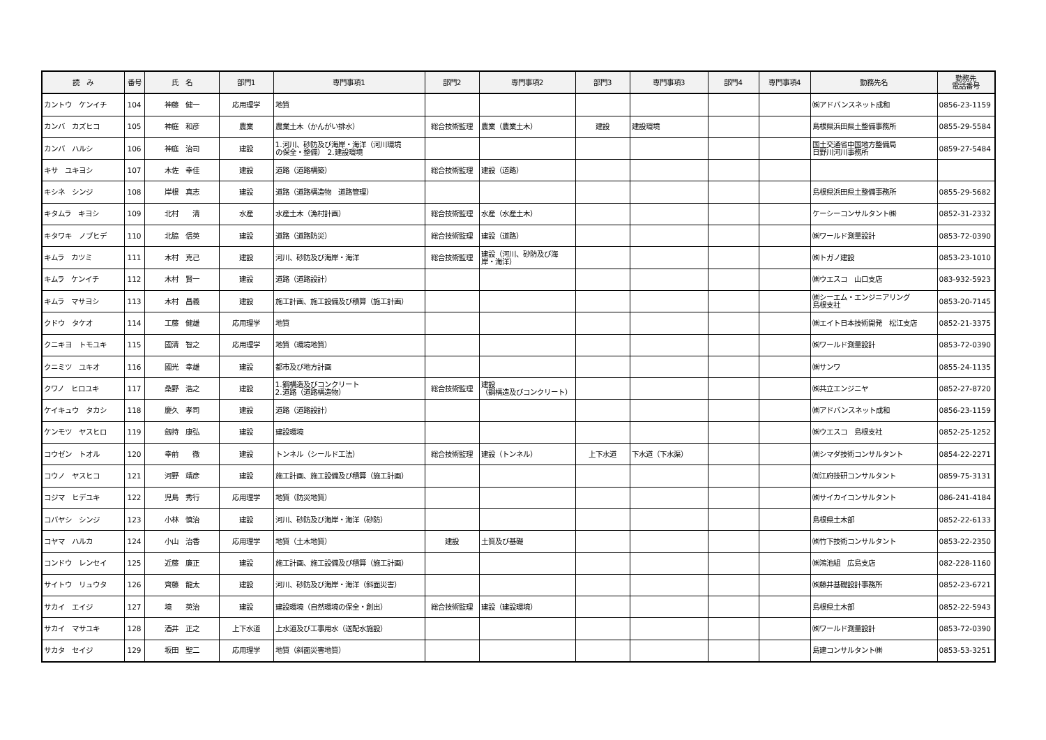| 読 み | 番号 | 氏 名 | 部門1 | 専門事項1 | 部門2 | 専門事項2 | 部門3 | 専門事項3 | 部門4 | 専門事項4 | 勤務先名 | 勤務先 電話番号 |
| --- | --- | --- | --- | --- | --- | --- | --- | --- | --- | --- | --- | --- |
| カントウ ケンイチ | 104 | 神藤 健一 | 応用理学 | 地質 | | | | | | | ㈱アドバンスネット成和 | 0856-23-1159 |
| カンバ カズヒコ | 105 | 神庭 和彦 | 農業 | 農業土木（かんがい排水） | 総合技術監理 | 農業（農業土木） | 建設 | 建設環境 | | | 島根県浜田県土整備事務所 | 0855-29-5584 |
| カンバ ハルシ | 106 | 神庭 治司 | 建設 | 1.河川、砂防及び海岸・海洋（河川環境 の保全・整備） 2.建設環境 | | | | | | | 国土交通省中国地方整備局 日野川河川事務所 | 0859-27-5484 |
| キサ ユキヨシ | 107 | 木佐 幸佳 | 建設 | 道路（道路構築） | 総合技術監理 | 建設（道路） | | | | | | |
| キシネ シンジ | 108 | 岸根 真志 | 建設 | 道路（道路構造物 道路管理） | | | | | | | 島根県浜田県土整備事務所 | 0855-29-5682 |
| キタムラ キヨシ | 109 | 北村 清 | 水産 | 水産土木（漁村計画） | 総合技術監理 | 水産（水産土木） | | | | | ケーシーコンサルタント㈱ | 0852-31-2332 |
| キタワキ ノブヒデ | 110 | 北脇 信英 | 建設 | 道路（道路防災） | 総合技術監理 | 建設（道路） | | | | | ㈱ワールド測量設計 | 0853-72-0390 |
| キムラ カツミ | 111 | 木村 克己 | 建設 | 河川、砂防及び海岸・海洋 | 総合技術監理 | 建設（河川、砂防及び海 岸・海洋） | | | | | ㈱トガノ建設 | 0853-23-1010 |
| キムラ ケンイチ | 112 | 木村 賢一 | 建設 | 道路（道路設計） | | | | | | | ㈱ウエスコ 山口支店 | 083-932-5923 |
| キムラ マサヨシ | 113 | 木村 昌義 | 建設 | 施工計画、施工設備及び積算（施工計画） | | | | | | | ㈱シーエム・エンジニアリング 島根支社 | 0853-20-7145 |
| クドウ タケオ | 114 | 工藤 健雄 | 応用理学 | 地質 | | | | | | | ㈱エイト日本技術開発 松江支店 | 0852-21-3375 |
| クニキヨ トモユキ | 115 | 國清 智之 | 応用理学 | 地質（環境地質） | | | | | | | ㈱ワールド測量設計 | 0853-72-0390 |
| クニミツ ユキオ | 116 | 國光 幸雄 | 建設 | 都市及び地方計画 | | | | | | | ㈱サンワ | 0855-24-1135 |
| クワノ ヒロユキ | 117 | 桑野 浩之 | 建設 | 1.鋼構造及びコンクリート 2.道路（道路構造物） | 総合技術監理 | 建設 （鋼構造及びコンクリート） | | | | | ㈱共立エンジニヤ | 0852-27-8720 |
| ケイキュウ タカシ | 118 | 慶久 孝司 | 建設 | 道路（道路設計） | | | | | | | ㈱アドバンスネット成和 | 0856-23-1159 |
| ケンモツ ヤスヒロ | 119 | 劔持 康弘 | 建設 | 建設環境 | | | | | | | ㈱ウエスコ 島根支社 | 0852-25-1252 |
| コウゼン トオル | 120 | 幸前 徹 | 建設 | トンネル（シールド工法） | 総合技術監理 | 建設（トンネル） | 上下水道 | 下水道（下水渠） | | | ㈱シマダ技術コンサルタント | 0854-22-2271 |
| コウノ ヤスヒコ | 121 | 河野 靖彦 | 建設 | 施工計画、施工設備及び積算（施工計画） | | | | | | | ㈲江府技研コンサルタント | 0859-75-3131 |
| コジマ ヒデユキ | 122 | 児島 秀行 | 応用理学 | 地質（防災地質） | | | | | | | ㈱サイカイコンサルタント | 086-241-4184 |
| コバヤシ シンジ | 123 | 小林 慎治 | 建設 | 河川、砂防及び海岸・海洋（砂防） | | | | | | | 島根県土木部 | 0852-22-6133 |
| コヤマ ハルカ | 124 | 小山 治香 | 応用理学 | 地質（土木地質） | 建設 | 土質及び基礎 | | | | | ㈱竹下技術コンサルタント | 0853-22-2350 |
| コンドウ レンセイ | 125 | 近藤 廉正 | 建設 | 施工計画、施工設備及び積算（施工計画） | | | | | | | ㈱鴻池組 広島支店 | 082-228-1160 |
| サイトウ リュウタ | 126 | 齊藤 龍太 | 建設 | 河川、砂防及び海岸・海洋（斜面災害） | | | | | | | ㈱藤井基礎設計事務所 | 0852-23-6721 |
| サカイ エイジ | 127 | 境 英治 | 建設 | 建設環境（自然環境の保全・創出） | 総合技術監理 | 建設（建設環境） | | | | | 島根県土木部 | 0852-22-5943 |
| サカイ マサユキ | 128 | 酒井 正之 | 上下水道 | 上水道及び工事用水（送配水施設） | | | | | | | ㈱ワールド測量設計 | 0853-72-0390 |
| サカタ セイジ | 129 | 坂田 聖二 | 応用理学 | 地質（斜面災害地質） | | | | | | | 島建コンサルタント㈱ | 0853-53-3251 |